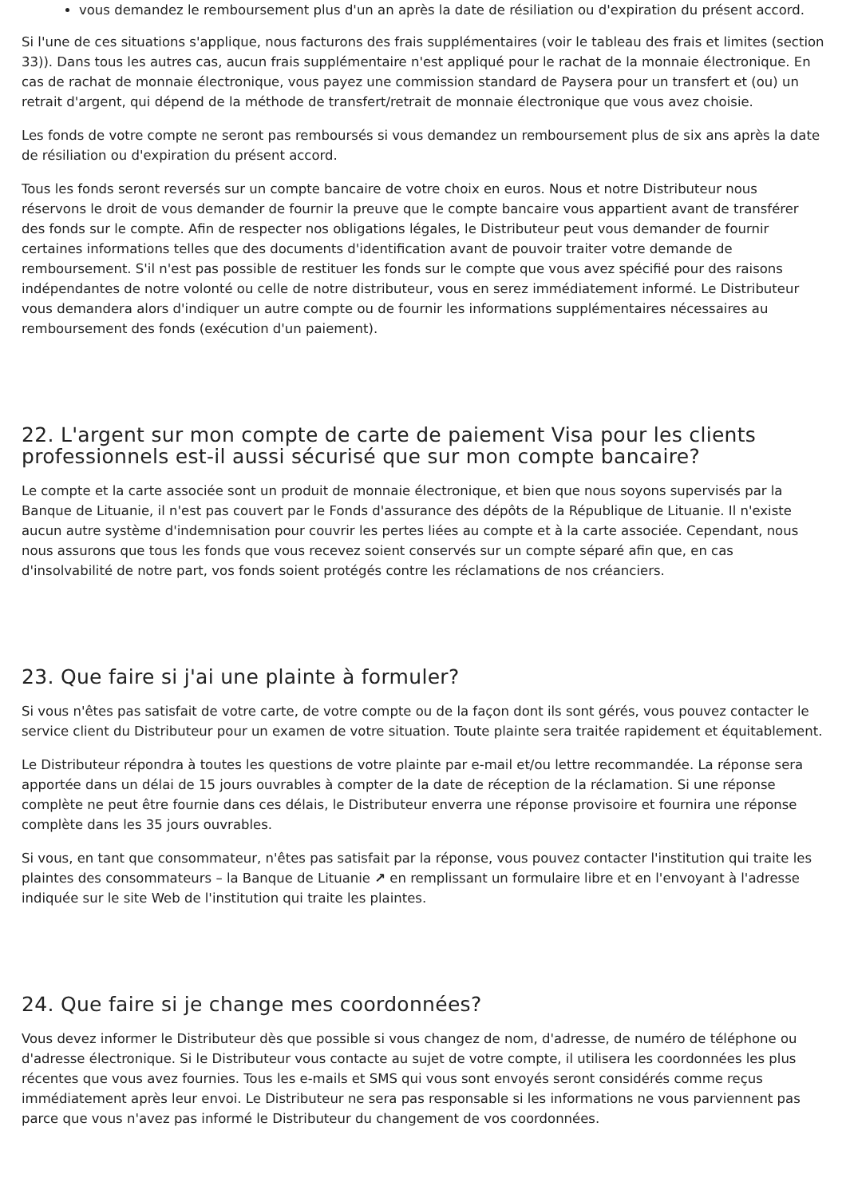vous demandez le remboursement plus d'un an après la date de résiliation ou d'expiration du présent accord.
Si l'une de ces situations s'applique, nous facturons des frais supplémentaires (voir le tableau des frais et limites (section 33)). Dans tous les autres cas, aucun frais supplémentaire n'est appliqué pour le rachat de la monnaie électronique. En cas de rachat de monnaie électronique, vous payez une commission standard de Paysera pour un transfert et (ou) un retrait d'argent, qui dépend de la méthode de transfert/retrait de monnaie électronique que vous avez choisie.
Les fonds de votre compte ne seront pas remboursés si vous demandez un remboursement plus de six ans après la date de résiliation ou d'expiration du présent accord.
Tous les fonds seront reversés sur un compte bancaire de votre choix en euros. Nous et notre Distributeur nous réservons le droit de vous demander de fournir la preuve que le compte bancaire vous appartient avant de transférer des fonds sur le compte. Afin de respecter nos obligations légales, le Distributeur peut vous demander de fournir certaines informations telles que des documents d'identification avant de pouvoir traiter votre demande de remboursement. S'il n'est pas possible de restituer les fonds sur le compte que vous avez spécifié pour des raisons indépendantes de notre volonté ou celle de notre distributeur, vous en serez immédiatement informé. Le Distributeur vous demandera alors d'indiquer un autre compte ou de fournir les informations supplémentaires nécessaires au remboursement des fonds (exécution d'un paiement).
22. L'argent sur mon compte de carte de paiement Visa pour les clients professionnels est-il aussi sécurisé que sur mon compte bancaire?
Le compte et la carte associée sont un produit de monnaie électronique, et bien que nous soyons supervisés par la Banque de Lituanie, il n'est pas couvert par le Fonds d'assurance des dépôts de la République de Lituanie. Il n'existe aucun autre système d'indemnisation pour couvrir les pertes liées au compte et à la carte associée. Cependant, nous nous assurons que tous les fonds que vous recevez soient conservés sur un compte séparé afin que, en cas d'insolvabilité de notre part, vos fonds soient protégés contre les réclamations de nos créanciers.
23. Que faire si j'ai une plainte à formuler?
Si vous n'êtes pas satisfait de votre carte, de votre compte ou de la façon dont ils sont gérés, vous pouvez contacter le service client du Distributeur pour un examen de votre situation. Toute plainte sera traitée rapidement et équitablement.
Le Distributeur répondra à toutes les questions de votre plainte par e-mail et/ou lettre recommandée. La réponse sera apportée dans un délai de 15 jours ouvrables à compter de la date de réception de la réclamation. Si une réponse complète ne peut être fournie dans ces délais, le Distributeur enverra une réponse provisoire et fournira une réponse complète dans les 35 jours ouvrables.
Si vous, en tant que consommateur, n'êtes pas satisfait par la réponse, vous pouvez contacter l'institution qui traite les plaintes des consommateurs – la Banque de Lituanie ↗ en remplissant un formulaire libre et en l'envoyant à l'adresse indiquée sur le site Web de l'institution qui traite les plaintes.
24. Que faire si je change mes coordonnées?
Vous devez informer le Distributeur dès que possible si vous changez de nom, d'adresse, de numéro de téléphone ou d'adresse électronique. Si le Distributeur vous contacte au sujet de votre compte, il utilisera les coordonnées les plus récentes que vous avez fournies. Tous les e-mails et SMS qui vous sont envoyés seront considérés comme reçus immédiatement après leur envoi. Le Distributeur ne sera pas responsable si les informations ne vous parviennent pas parce que vous n'avez pas informé le Distributeur du changement de vos coordonnées.